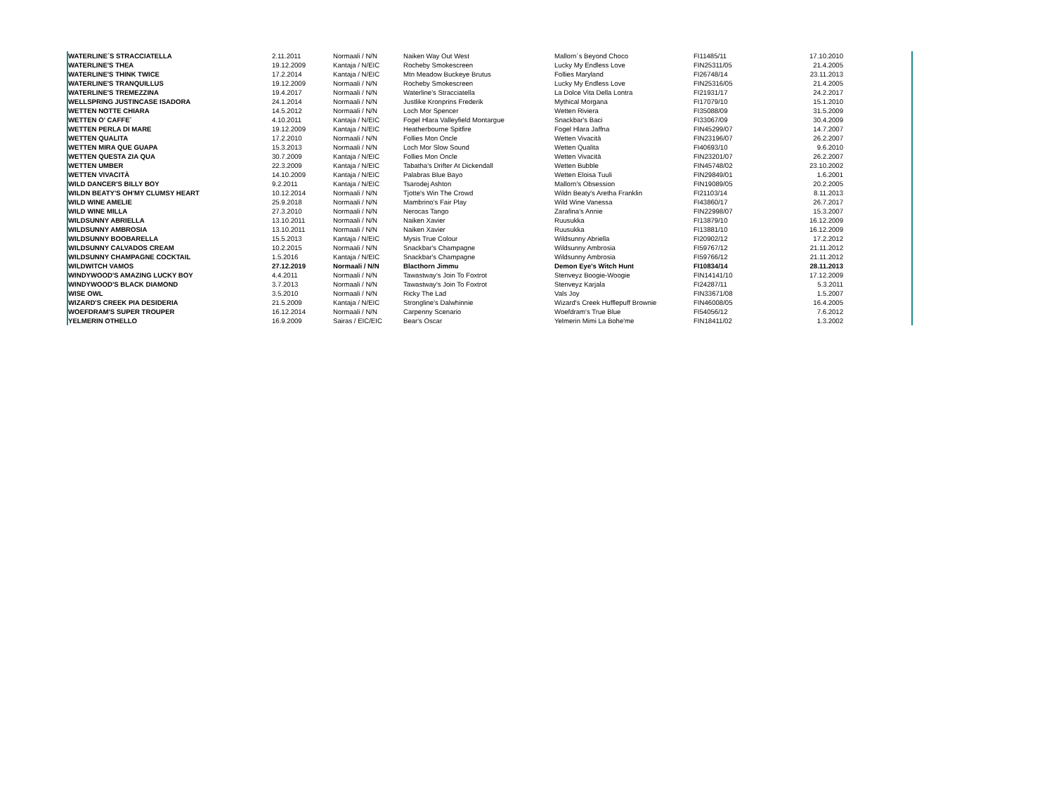| WATERLINE´S STRACCIATELLA | 2.11.2011 | Normaali / N/N | Naiken Way Out West | Mallorn´s Beyond Choco | FI11485/11 | 17.10.2010 | |
| WATERLINE'S THEA | 19.12.2009 | Kantaja / N/EIC | Rocheby Smokescreen | Lucky My Endless Love | FIN25311/05 | 21.4.2005 | |
| WATERLINE'S THINK TWICE | 17.2.2014 | Kantaja / N/EIC | Mtn Meadow Buckeye Brutus | Follies Maryland | FI26748/14 | 23.11.2013 | |
| WATERLINE'S TRANQUILLUS | 19.12.2009 | Normaali / N/N | Rocheby Smokescreen | Lucky My Endless Love | FIN25316/05 | 21.4.2005 | |
| WATERLINE'S TREMEZZINA | 19.4.2017 | Normaali / N/N | Waterline's Stracciatella | La Dolce Vita Della Lontra | FI21931/17 | 24.2.2017 | |
| WELLSPRING JUSTINCASE ISADORA | 24.1.2014 | Normaali / N/N | Justlike Kronprins Frederik | Mythical Morgana | FI17079/10 | 15.1.2010 | |
| WETTEN NOTTE CHIARA | 14.5.2012 | Normaali / N/N | Loch Mor Spencer | Wetten Riviera | FI35088/09 | 31.5.2009 | |
| WETTEN O' CAFFE` | 4.10.2011 | Kantaja / N/EIC | Fogel Hlara Valleyfield Montargue | Snackbar's Baci | FI33067/09 | 30.4.2009 | |
| WETTEN PERLA DI MARE | 19.12.2009 | Kantaja / N/EIC | Heatherbourne Spitfire | Fogel Hlara Jaffna | FIN45299/07 | 14.7.2007 | |
| WETTEN QUALITA | 17.2.2010 | Normaali / N/N | Follies Mon Oncle | Wetten Vivacità | FIN23196/07 | 26.2.2007 | |
| WETTEN MIRA QUE GUAPA | 15.3.2013 | Normaali / N/N | Loch Mor Slow Sound | Wetten Qualita | FI40693/10 | 9.6.2010 | |
| WETTEN QUESTA ZIA QUA | 30.7.2009 | Kantaja / N/EIC | Follies Mon Oncle | Wetten Vivacità | FIN23201/07 | 26.2.2007 | |
| WETTEN UMBER | 22.3.2009 | Kantaja / N/EIC | Tabatha's Drifter At Dickendall | Wetten Bubble | FIN45748/02 | 23.10.2002 | |
| WETTEN VIVACITÀ | 14.10.2009 | Kantaja / N/EIC | Palabras Blue Bayo | Wetten Eloisa Tuuli | FIN29849/01 | 1.6.2001 | |
| WILD DANCER'S BILLY BOY | 9.2.2011 | Kantaja / N/EIC | Tsarodej Ashton | Mallorn's Obsession | FIN19089/05 | 20.2.2005 | |
| WILDN BEATY'S OH'MY CLUMSY HEART | 10.12.2014 | Normaali / N/N | Tjotte's Win The Crowd | Wildn Beaty's Aretha Franklin | FI21103/14 | 8.11.2013 | |
| WILD WINE AMELIE | 25.9.2018 | Normaali / N/N | Mambrino's Fair Play | Wild Wine Vanessa | FI43860/17 | 26.7.2017 | |
| WILD WINE MILLA | 27.3.2010 | Normaali / N/N | Nerocas Tango | Zarafina's Annie | FIN22998/07 | 15.3.2007 | |
| WILDSUNNY ABRIELLA | 13.10.2011 | Normaali / N/N | Naiken Xavier | Ruusukka | FI13879/10 | 16.12.2009 | |
| WILDSUNNY AMBROSIA | 13.10.2011 | Normaali / N/N | Naiken Xavier | Ruusukka | FI13881/10 | 16.12.2009 | |
| WILDSUNNY BOOBARELLA | 15.5.2013 | Kantaja / N/EIC | Mysis True Colour | Wildsunny Abriella | FI20902/12 | 17.2.2012 | |
| WILDSUNNY CALVADOS CREAM | 10.2.2015 | Normaali / N/N | Snackbar's Champagne | Wildsunny Ambrosia | FI59767/12 | 21.11.2012 | |
| WILDSUNNY CHAMPAGNE COCKTAIL | 1.5.2016 | Kantaja / N/EIC | Snackbar's Champagne | Wildsunny Ambrosia | FI59766/12 | 21.11.2012 | |
| WILDWITCH VAMOS | 27.12.2019 | Normaali / N/N | Blacthorn Jimmu | Demon Eye's Witch Hunt | FI10834/14 | 28.11.2013 | |
| WINDYWOOD'S AMAZING LUCKY BOY | 4.4.2011 | Normaali / N/N | Tawastway's Join To Foxtrot | Stenveyz Boogie-Woogie | FIN14141/10 | 17.12.2009 | |
| WINDYWOOD'S BLACK DIAMOND | 3.7.2013 | Normaali / N/N | Tawastway's Join To Foxtrot | Stenveyz Karjala | FI24287/11 | 5.3.2011 | |
| WISE OWL | 3.5.2010 | Normaali / N/N | Ricky The Lad | Vals Joy | FIN33671/08 | 1.5.2007 | |
| WIZARD'S CREEK PIA DESIDERIA | 21.5.2009 | Kantaja / N/EIC | Strongline's Dalwhinnie | Wizard's Creek Hufflepuff Brownie | FIN46008/05 | 16.4.2005 | |
| WOEFDRAM'S SUPER TROUPER | 16.12.2014 | Normaali / N/N | Carpenny Scenario | Woefdram's True Blue | FI54056/12 | 7.6.2012 | |
| YELMERIN OTHELLO | 16.9.2009 | Sairas / EIC/EIC | Bear's Oscar | Yelmerin Mimi La Bohe'me | FIN18411/02 | 1.3.2002 | |